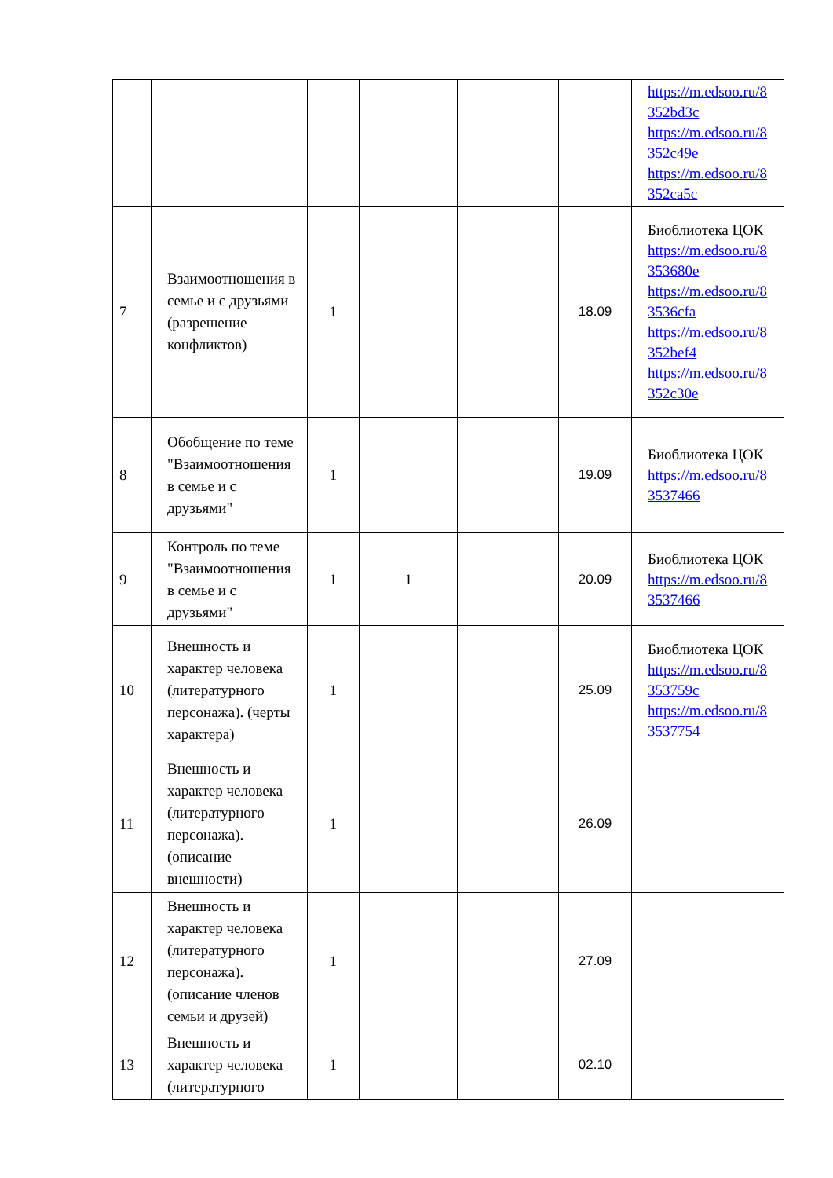| | | | | | | https://m.edsoo.ru/8 352bd3c https://m.edsoo.ru/8 352c49e https://m.edsoo.ru/8 352ca5c |
| 7 | Взаимоотношения в семье и с друзьями (разрешение конфликтов) | 1 | | | 18.09 | Биоблиотека ЦОК https://m.edsoo.ru/8 353680e https://m.edsoo.ru/8 3536cfa https://m.edsoo.ru/8 352bef4 https://m.edsoo.ru/8 352c30e |
| 8 | Обобщение по теме "Взаимоотношения в семье и с друзьями" | 1 | | | 19.09 | Биоблиотека ЦОК https://m.edsoo.ru/8 3537466 |
| 9 | Контроль по теме "Взаимоотношения в семье и с друзьями" | 1 | 1 | | 20.09 | Биоблиотека ЦОК https://m.edsoo.ru/8 3537466 |
| 10 | Внешность и характер человека (литературного персонажа). (черты характера) | 1 | | | 25.09 | Биоблиотека ЦОК https://m.edsoo.ru/8 353759c https://m.edsoo.ru/8 3537754 |
| 11 | Внешность и характер человека (литературного персонажа). (описание внешности) | 1 | | | 26.09 | |
| 12 | Внешность и характер человека (литературного персонажа). (описание членов семьи и друзей) | 1 | | | 27.09 | |
| 13 | Внешность и характер человека (литературного | 1 | | | 02.10 | |